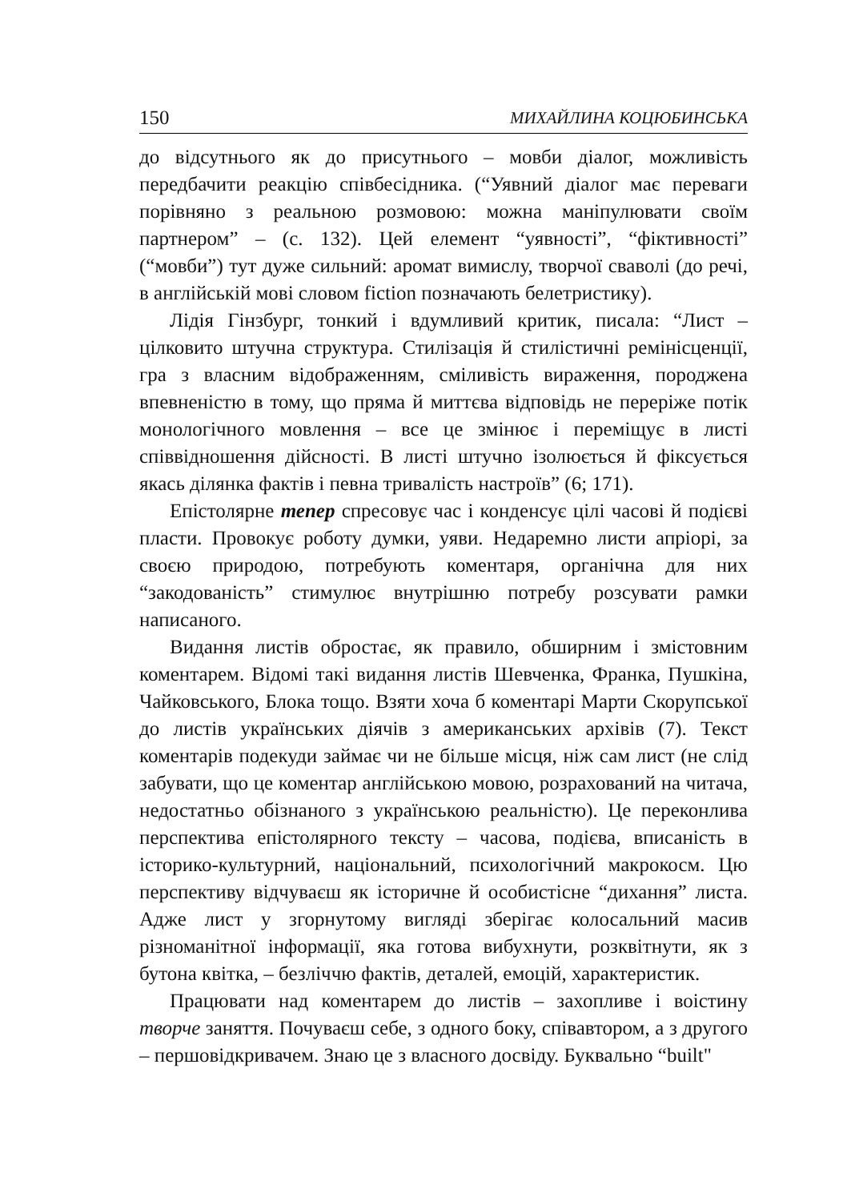150 МИХАЙЛИНА КОЦЮБИНСЬКА
до відсутнього як до присутнього – мовби діалог, можливість передбачити реакцію співбесідника. (“Уявний діалог має переваги порівняно з реальною розмовою: можна маніпулювати своїм партнером” – (с. 132). Цей елемент “уявності”, “фіктивності” (“мовби”) тут дуже сильний: аромат вимислу, творчої сваволі (до речі, в англійській мові словом fiction позначають белетристику).
Лідія Гінзбург, тонкий і вдумливий критик, писала: “Лист – цілковито штучна структура. Стилізація й стилістичні ремінісценції, гра з власним відображенням, сміливість вираження, породжена впевненістю в тому, що пряма й миттєва відповідь не переріже потік монологічного мовлення – все це змінює і переміщує в листі співвідношення дійсності. В листі штучно ізолюється й фіксується якась ділянка фактів і певна тривалість настроїв” (6; 171).
Епістолярне тепер спресовує час і конденсує цілі часові й подієві пласти. Провокує роботу думки, уяви. Недаремно листи апріорі, за своєю природою, потребують коментаря, органічна для них “закодованість” стимулює внутрішню потребу розсувати рамки написаного.
Видання листів обростає, як правило, обширним і змістовним коментарем. Відомі такі видання листів Шевченка, Франка, Пушкіна, Чайковського, Блока тощо. Взяти хоча б коментарі Марти Скорупської до листів українських діячів з американських архівів (7). Текст коментарів подекуди займає чи не більше місця, ніж сам лист (не слід забувати, що це коментар англійською мовою, розрахований на читача, недостатньо обізнаного з українською реальністю). Це переконлива перспектива епістолярного тексту – часова, подієва, вписаність в історико-культурний, національний, психологічний макрокосм. Цю перспективу відчуваєш як історичне й особистісне “дихання” листа. Адже лист у згорнутому вигляді зберігає колосальний масив різноманітної інформації, яка готова вибухнути, розквітнути, як з бутона квітка, – безліччю фактів, деталей, емоцій, характеристик.
Працювати над коментарем до листів – захопливе і воістину творче заняття. Почуваєш себе, з одного боку, співавтором, а з другого – першовідкривачем. Знаю це з власного досвіду. Буквально “built"